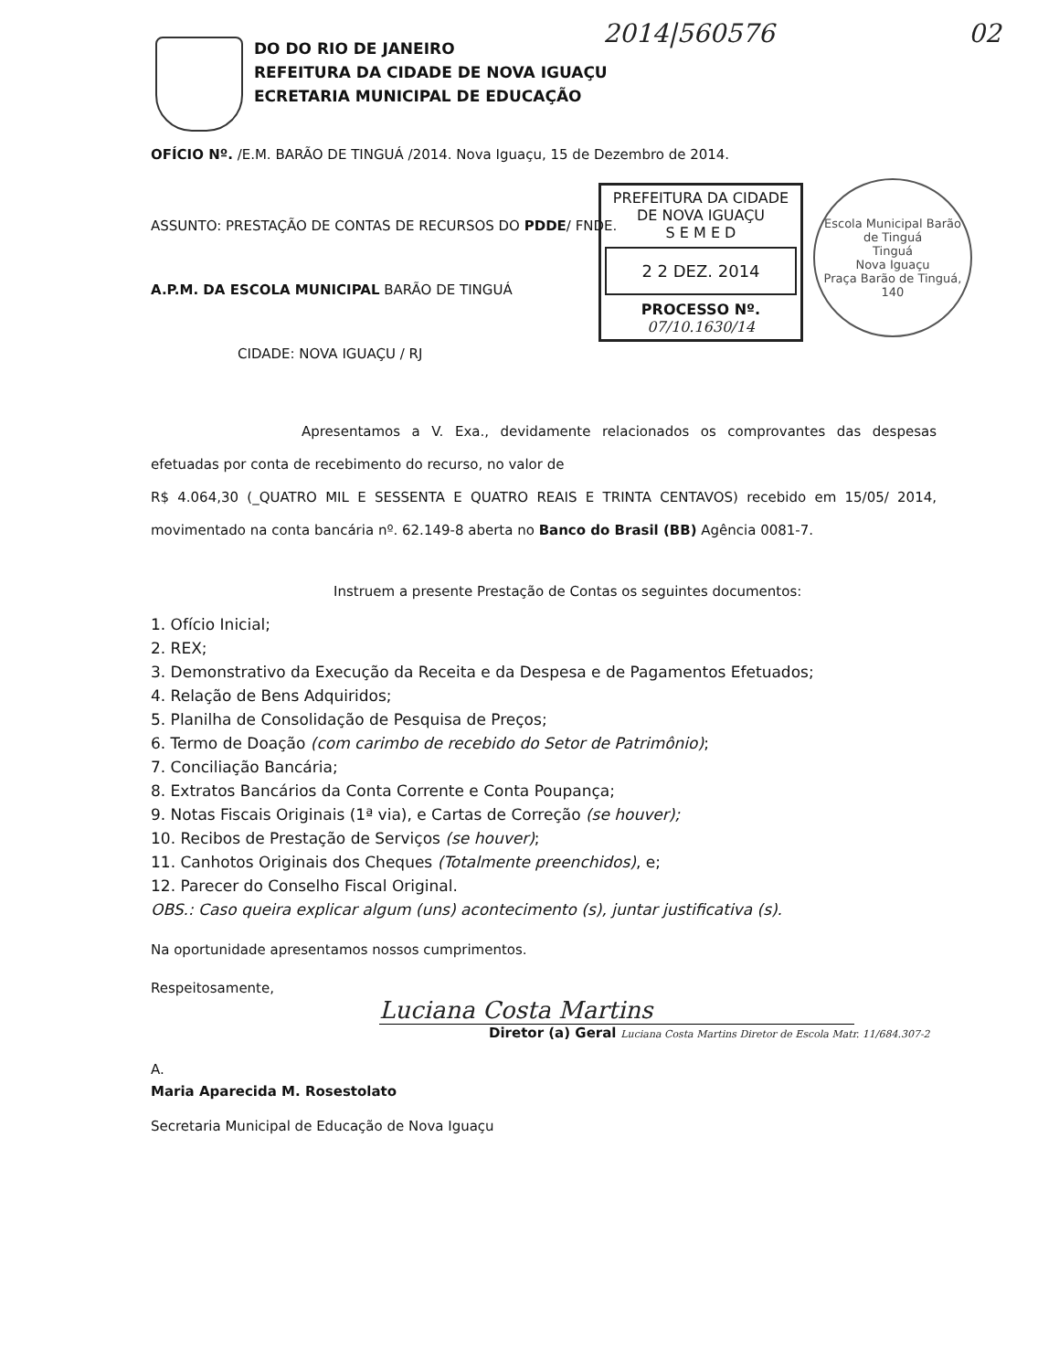DO DO RIO DE JANEIRO
REFEITURA DA CIDADE DE NOVA IGUAÇU
ECRETARIA MUNICIPAL DE EDUCAÇÃO
2014|560576 02
PREFEITURA DA CIDADE DE NOVA IGUAÇU
S E M E D
2 2 DEZ. 2014
PROCESSO Nº.
07/10.1630/14
Escola Municipal Barão de Tinguá
Tinguá
Nova Iguaçu
Praça Barão de Tinguá, 140
OFÍCIO Nº. /E.M. BARÃO DE TINGUÁ /2014. Nova Iguaçu, 15 de Dezembro de 2014.
ASSUNTO: PRESTAÇÃO DE CONTAS DE RECURSOS DO PDDE/ FNDE.
A.P.M. DA ESCOLA MUNICIPAL BARÃO DE TINGUÁ
CIDADE: NOVA IGUAÇU / RJ
Apresentamos a V. Exa., devidamente relacionados os comprovantes das despesas efetuadas por conta de recebimento do recurso, no valor de
R$ 4.064,30 (_QUATRO MIL E SESSENTA E QUATRO REAIS E TRINTA CENTAVOS) recebido em 15/05/ 2014, movimentado na conta bancária nº. 62.149-8 aberta no Banco do Brasil (BB) Agência 0081-7.
Instruem a presente Prestação de Contas os seguintes documentos:
1. Ofício Inicial;
2. REX;
3. Demonstrativo da Execução da Receita e da Despesa e de Pagamentos Efetuados;
4. Relação de Bens Adquiridos;
5. Planilha de Consolidação de Pesquisa de Preços;
6. Termo de Doação (com carimbo de recebido do Setor de Patrimônio);
7. Conciliação Bancária;
8. Extratos Bancários da Conta Corrente e Conta Poupança;
9. Notas Fiscais Originais (1ª via), e Cartas de Correção (se houver);
10. Recibos de Prestação de Serviços (se houver);
11. Canhotos Originais dos Cheques (Totalmente preenchidos), e;
12. Parecer do Conselho Fiscal Original.
OBS.: Caso queira explicar algum (uns) acontecimento (s), juntar justificativa (s).
Na oportunidade apresentamos nossos cumprimentos.
Respeitosamente,
Luciana Costa Martins
Diretor (a) Geral Luciana Costa Martins Diretor de Escola Matr. 11/684.307-2
A.
Maria Aparecida M. Rosestolato
Secretaria Municipal de Educação de Nova Iguaçu